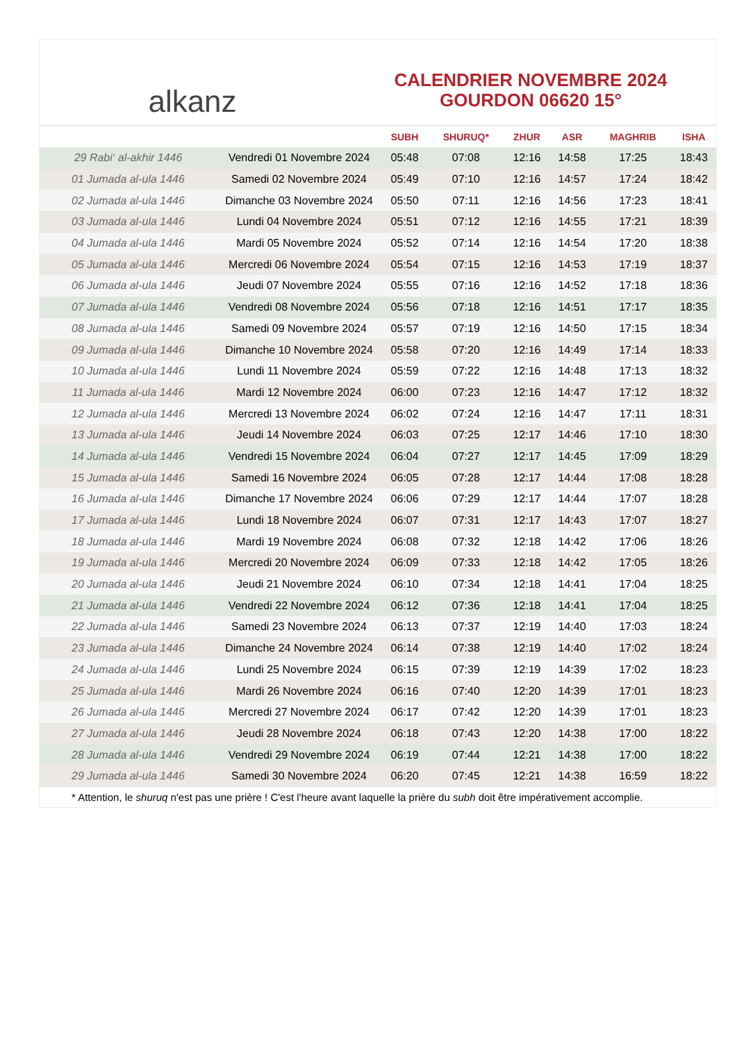alkanz
CALENDRIER NOVEMBRE 2024
GOURDON 06620 15°
| | | SUBH | SHURUQ* | ZHUR | ASR | MAGHRIB | ISHA |
| --- | --- | --- | --- | --- | --- | --- | --- |
| 29 Rabi‘ al-akhir 1446 | Vendredi 01 Novembre 2024 | 05:48 | 07:08 | 12:16 | 14:58 | 17:25 | 18:43 |
| 01 Jumada al-ula 1446 | Samedi 02 Novembre 2024 | 05:49 | 07:10 | 12:16 | 14:57 | 17:24 | 18:42 |
| 02 Jumada al-ula 1446 | Dimanche 03 Novembre 2024 | 05:50 | 07:11 | 12:16 | 14:56 | 17:23 | 18:41 |
| 03 Jumada al-ula 1446 | Lundi 04 Novembre 2024 | 05:51 | 07:12 | 12:16 | 14:55 | 17:21 | 18:39 |
| 04 Jumada al-ula 1446 | Mardi 05 Novembre 2024 | 05:52 | 07:14 | 12:16 | 14:54 | 17:20 | 18:38 |
| 05 Jumada al-ula 1446 | Mercredi 06 Novembre 2024 | 05:54 | 07:15 | 12:16 | 14:53 | 17:19 | 18:37 |
| 06 Jumada al-ula 1446 | Jeudi 07 Novembre 2024 | 05:55 | 07:16 | 12:16 | 14:52 | 17:18 | 18:36 |
| 07 Jumada al-ula 1446 | Vendredi 08 Novembre 2024 | 05:56 | 07:18 | 12:16 | 14:51 | 17:17 | 18:35 |
| 08 Jumada al-ula 1446 | Samedi 09 Novembre 2024 | 05:57 | 07:19 | 12:16 | 14:50 | 17:15 | 18:34 |
| 09 Jumada al-ula 1446 | Dimanche 10 Novembre 2024 | 05:58 | 07:20 | 12:16 | 14:49 | 17:14 | 18:33 |
| 10 Jumada al-ula 1446 | Lundi 11 Novembre 2024 | 05:59 | 07:22 | 12:16 | 14:48 | 17:13 | 18:32 |
| 11 Jumada al-ula 1446 | Mardi 12 Novembre 2024 | 06:00 | 07:23 | 12:16 | 14:47 | 17:12 | 18:32 |
| 12 Jumada al-ula 1446 | Mercredi 13 Novembre 2024 | 06:02 | 07:24 | 12:16 | 14:47 | 17:11 | 18:31 |
| 13 Jumada al-ula 1446 | Jeudi 14 Novembre 2024 | 06:03 | 07:25 | 12:17 | 14:46 | 17:10 | 18:30 |
| 14 Jumada al-ula 1446 | Vendredi 15 Novembre 2024 | 06:04 | 07:27 | 12:17 | 14:45 | 17:09 | 18:29 |
| 15 Jumada al-ula 1446 | Samedi 16 Novembre 2024 | 06:05 | 07:28 | 12:17 | 14:44 | 17:08 | 18:28 |
| 16 Jumada al-ula 1446 | Dimanche 17 Novembre 2024 | 06:06 | 07:29 | 12:17 | 14:44 | 17:07 | 18:28 |
| 17 Jumada al-ula 1446 | Lundi 18 Novembre 2024 | 06:07 | 07:31 | 12:17 | 14:43 | 17:07 | 18:27 |
| 18 Jumada al-ula 1446 | Mardi 19 Novembre 2024 | 06:08 | 07:32 | 12:18 | 14:42 | 17:06 | 18:26 |
| 19 Jumada al-ula 1446 | Mercredi 20 Novembre 2024 | 06:09 | 07:33 | 12:18 | 14:42 | 17:05 | 18:26 |
| 20 Jumada al-ula 1446 | Jeudi 21 Novembre 2024 | 06:10 | 07:34 | 12:18 | 14:41 | 17:04 | 18:25 |
| 21 Jumada al-ula 1446 | Vendredi 22 Novembre 2024 | 06:12 | 07:36 | 12:18 | 14:41 | 17:04 | 18:25 |
| 22 Jumada al-ula 1446 | Samedi 23 Novembre 2024 | 06:13 | 07:37 | 12:19 | 14:40 | 17:03 | 18:24 |
| 23 Jumada al-ula 1446 | Dimanche 24 Novembre 2024 | 06:14 | 07:38 | 12:19 | 14:40 | 17:02 | 18:24 |
| 24 Jumada al-ula 1446 | Lundi 25 Novembre 2024 | 06:15 | 07:39 | 12:19 | 14:39 | 17:02 | 18:23 |
| 25 Jumada al-ula 1446 | Mardi 26 Novembre 2024 | 06:16 | 07:40 | 12:20 | 14:39 | 17:01 | 18:23 |
| 26 Jumada al-ula 1446 | Mercredi 27 Novembre 2024 | 06:17 | 07:42 | 12:20 | 14:39 | 17:01 | 18:23 |
| 27 Jumada al-ula 1446 | Jeudi 28 Novembre 2024 | 06:18 | 07:43 | 12:20 | 14:38 | 17:00 | 18:22 |
| 28 Jumada al-ula 1446 | Vendredi 29 Novembre 2024 | 06:19 | 07:44 | 12:21 | 14:38 | 17:00 | 18:22 |
| 29 Jumada al-ula 1446 | Samedi 30 Novembre 2024 | 06:20 | 07:45 | 12:21 | 14:38 | 16:59 | 18:22 |
* Attention, le shuruq n'est pas une prière ! C'est l'heure avant laquelle la prière du subh doit être impérativement accomplie.